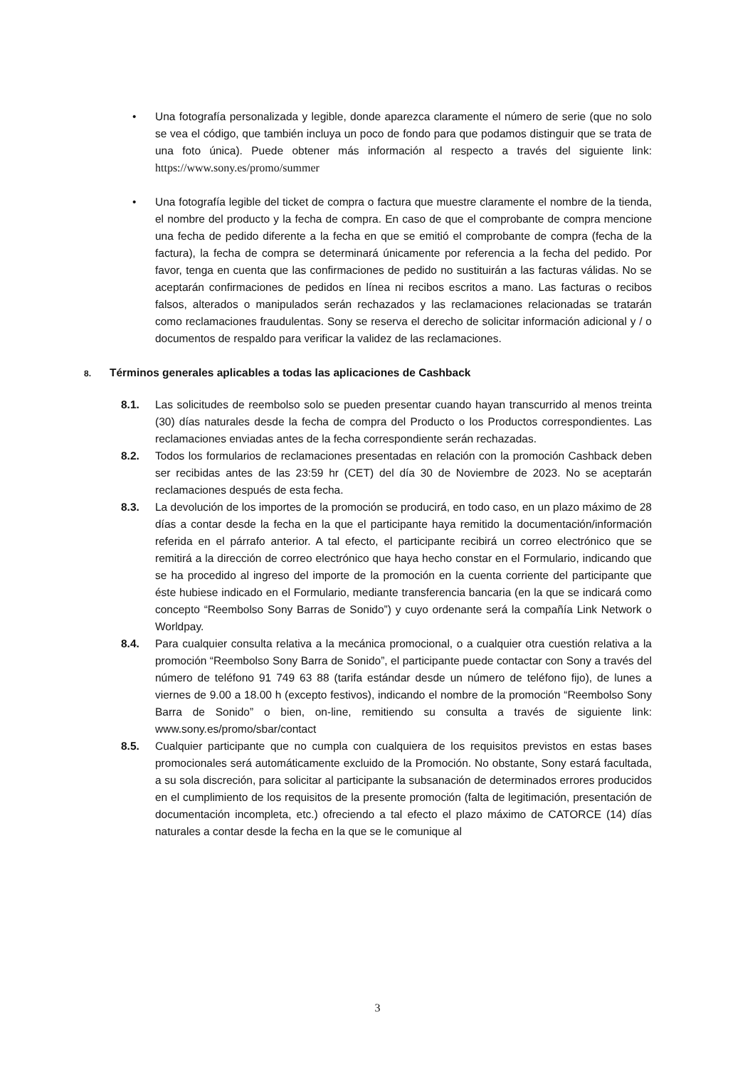• Una fotografía personalizada y legible, donde aparezca claramente el número de serie (que no solo se vea el código, que también incluya un poco de fondo para que podamos distinguir que se trata de una foto única). Puede obtener más información al respecto a través del siguiente link: https://www.sony.es/promo/summer
• Una fotografía legible del ticket de compra o factura que muestre claramente el nombre de la tienda, el nombre del producto y la fecha de compra. En caso de que el comprobante de compra mencione una fecha de pedido diferente a la fecha en que se emitió el comprobante de compra (fecha de la factura), la fecha de compra se determinará únicamente por referencia a la fecha del pedido. Por favor, tenga en cuenta que las confirmaciones de pedido no sustituirán a las facturas válidas. No se aceptarán confirmaciones de pedidos en línea ni recibos escritos a mano. Las facturas o recibos falsos, alterados o manipulados serán rechazados y las reclamaciones relacionadas se tratarán como reclamaciones fraudulentas. Sony se reserva el derecho de solicitar información adicional y / o documentos de respaldo para verificar la validez de las reclamaciones.
8. Términos generales aplicables a todas las aplicaciones de Cashback
8.1. Las solicitudes de reembolso solo se pueden presentar cuando hayan transcurrido al menos treinta (30) días naturales desde la fecha de compra del Producto o los Productos correspondientes. Las reclamaciones enviadas antes de la fecha correspondiente serán rechazadas.
8.2. Todos los formularios de reclamaciones presentadas en relación con la promoción Cashback deben ser recibidas antes de las 23:59 hr (CET) del día 30 de Noviembre de 2023. No se aceptarán reclamaciones después de esta fecha.
8.3. La devolución de los importes de la promoción se producirá, en todo caso, en un plazo máximo de 28 días a contar desde la fecha en la que el participante haya remitido la documentación/información referida en el párrafo anterior. A tal efecto, el participante recibirá un correo electrónico que se remitirá a la dirección de correo electrónico que haya hecho constar en el Formulario, indicando que se ha procedido al ingreso del importe de la promoción en la cuenta corriente del participante que éste hubiese indicado en el Formulario, mediante transferencia bancaria (en la que se indicará como concepto “Reembolso Sony Barras de Sonido”) y cuyo ordenante será la compañía Link Network o Worldpay.
8.4. Para cualquier consulta relativa a la mecánica promocional, o a cualquier otra cuestión relativa a la promoción “Reembolso Sony Barra de Sonido”, el participante puede contactar con Sony a través del número de teléfono 91 749 63 88 (tarifa estándar desde un número de teléfono fijo), de lunes a viernes de 9.00 a 18.00 h (excepto festivos), indicando el nombre de la promoción “Reembolso Sony Barra de Sonido” o bien, on-line, remitiendo su consulta a través de siguiente link: www.sony.es/promo/sbar/contact
8.5. Cualquier participante que no cumpla con cualquiera de los requisitos previstos en estas bases promocionales será automáticamente excluido de la Promoción. No obstante, Sony estará facultada, a su sola discreción, para solicitar al participante la subsanación de determinados errores producidos en el cumplimiento de los requisitos de la presente promoción (falta de legitimación, presentación de documentación incompleta, etc.) ofreciendo a tal efecto el plazo máximo de CATORCE (14) días naturales a contar desde la fecha en la que se le comunique al
3